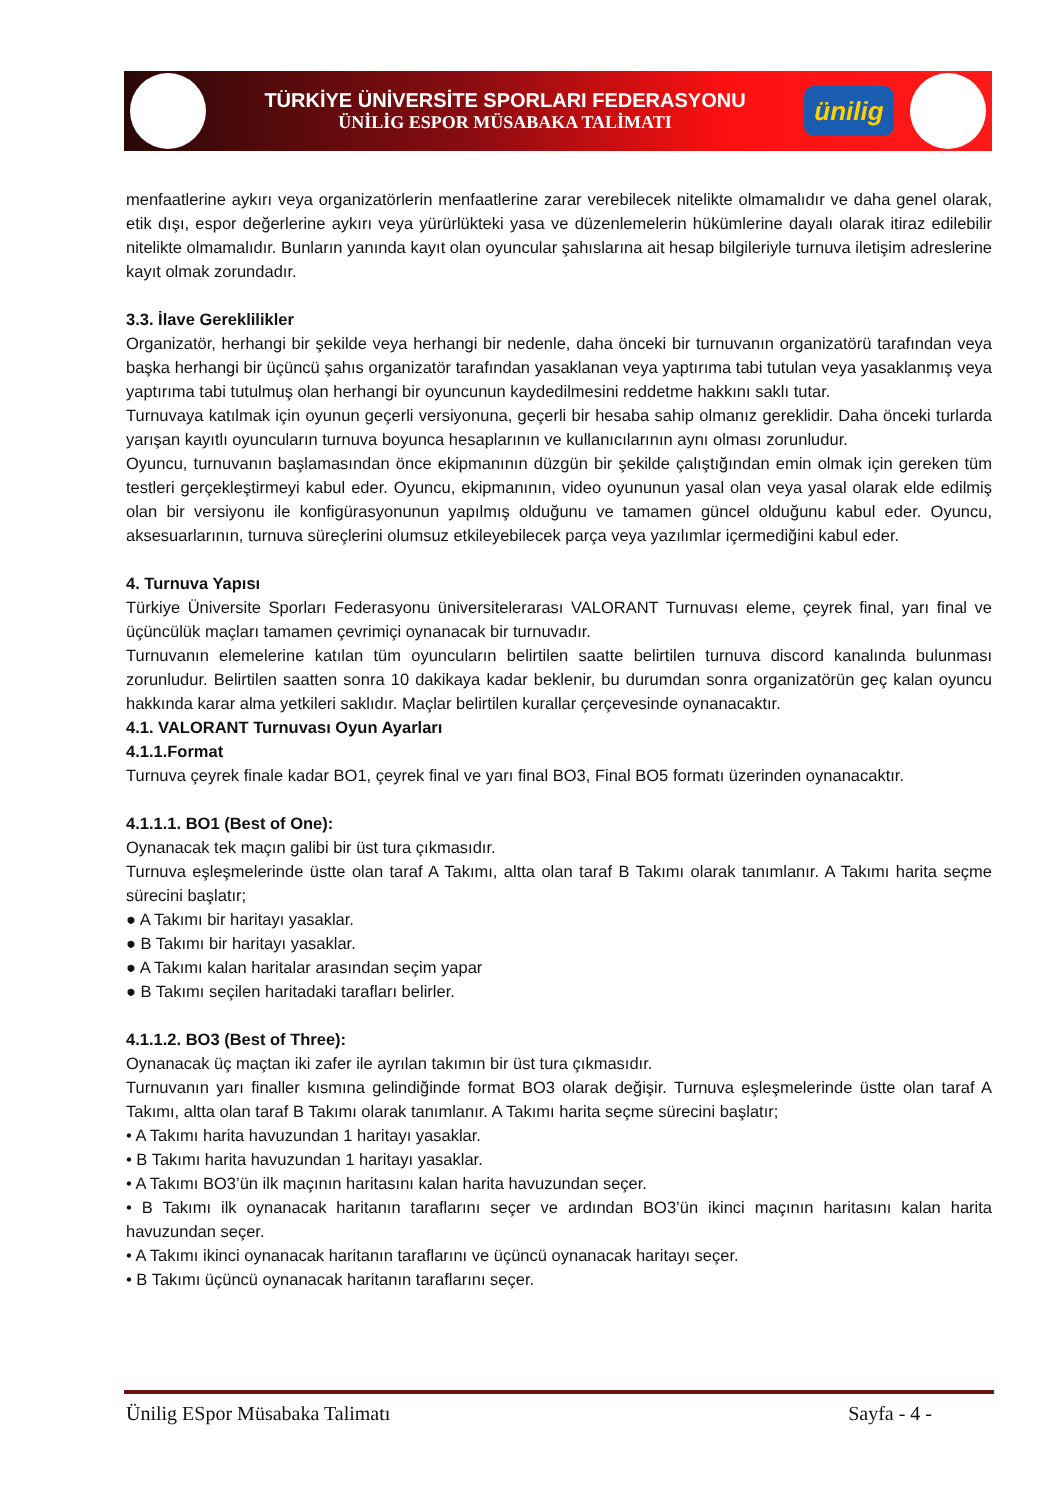TÜRKİYE ÜNİVERSİTE SPORLARI FEDERASYONU
ÜNİLİG ESPOR MÜSABAKA TALİMATI
ünilig
menfaatlerine aykırı veya organizatörlerin menfaatlerine zarar verebilecek nitelikte olmamalıdır ve daha genel olarak, etik dışı, espor değerlerine aykırı veya yürürlükteki yasa ve düzenlemelerin hükümlerine dayalı olarak itiraz edilebilir nitelikte olmamalıdır. Bunların yanında kayıt olan oyuncular şahıslarına ait hesap bilgileriyle turnuva iletişim adreslerine kayıt olmak zorundadır.
3.3. İlave Gereklilikler
Organizatör, herhangi bir şekilde veya herhangi bir nedenle, daha önceki bir turnuvanın organizatörü tarafından veya başka herhangi bir üçüncü şahıs organizatör tarafından yasaklanan veya yaptırıma tabi tutulan veya yasaklanmış veya yaptırıma tabi tutulmuş olan herhangi bir oyuncunun kaydedilmesini reddetme hakkını saklı tutar.
Turnuvaya katılmak için oyunun geçerli versiyonuna, geçerli bir hesaba sahip olmanız gereklidir. Daha önceki turlarda yarışan kayıtlı oyuncuların turnuva boyunca hesaplarının ve kullanıcılarının aynı olması zorunludur.
Oyuncu, turnuvanın başlamasından önce ekipmanının düzgün bir şekilde çalıştığından emin olmak için gereken tüm testleri gerçekleştirmeyi kabul eder. Oyuncu, ekipmanının, video oyununun yasal olan veya yasal olarak elde edilmiş olan bir versiyonu ile konfigürasyonunun yapılmış olduğunu ve tamamen güncel olduğunu kabul eder. Oyuncu, aksesuarlarının, turnuva süreçlerini olumsuz etkileyebilecek parça veya yazılımlar içermediğini kabul eder.
4. Turnuva Yapısı
Türkiye Üniversite Sporları Federasyonu üniversitelerarası VALORANT Turnuvası eleme, çeyrek final, yarı final ve üçüncülük maçları tamamen çevrimiçi oynanacak bir turnuvadır.
Turnuvanın elemelerine katılan tüm oyuncuların belirtilen saatte belirtilen turnuva discord kanalında bulunması zorunludur. Belirtilen saatten sonra 10 dakikaya kadar beklenir, bu durumdan sonra organizatörün geç kalan oyuncu hakkında karar alma yetkileri saklıdır. Maçlar belirtilen kurallar çerçevesinde oynanacaktır.
4.1. VALORANT Turnuvası Oyun Ayarları
4.1.1.Format
Turnuva çeyrek finale kadar BO1, çeyrek final ve yarı final BO3, Final BO5 formatı üzerinden oynanacaktır.
4.1.1.1. BO1 (Best of One):
Oynanacak tek maçın galibi bir üst tura çıkmasıdır.
Turnuva eşleşmelerinde üstte olan taraf A Takımı, altta olan taraf B Takımı olarak tanımlanır. A Takımı harita seçme sürecini başlatır;
● A Takımı bir haritayı yasaklar.
● B Takımı bir haritayı yasaklar.
● A Takımı kalan haritalar arasından seçim yapar
● B Takımı seçilen haritadaki tarafları belirler.
4.1.1.2. BO3 (Best of Three):
Oynanacak üç maçtan iki zafer ile ayrılan takımın bir üst tura çıkmasıdır.
Turnuvanın yarı finaller kısmına gelindiğinde format BO3 olarak değişir. Turnuva eşleşmelerinde üstte olan taraf A Takımı, altta olan taraf B Takımı olarak tanımlanır. A Takımı harita seçme sürecini başlatır;
• A Takımı harita havuzundan 1 haritayı yasaklar.
• B Takımı harita havuzundan 1 haritayı yasaklar.
• A Takımı BO3’ün ilk maçının haritasını kalan harita havuzundan seçer.
• B Takımı ilk oynanacak haritanın taraflarını seçer ve ardından BO3’ün ikinci maçının haritasını kalan harita havuzundan seçer.
• A Takımı ikinci oynanacak haritanın taraflarını ve üçüncü oynanacak haritayı seçer.
• B Takımı üçüncü oynanacak haritanın taraflarını seçer.
Ünilig ESpor Müsabaka Talimatı Sayfa - 4 -